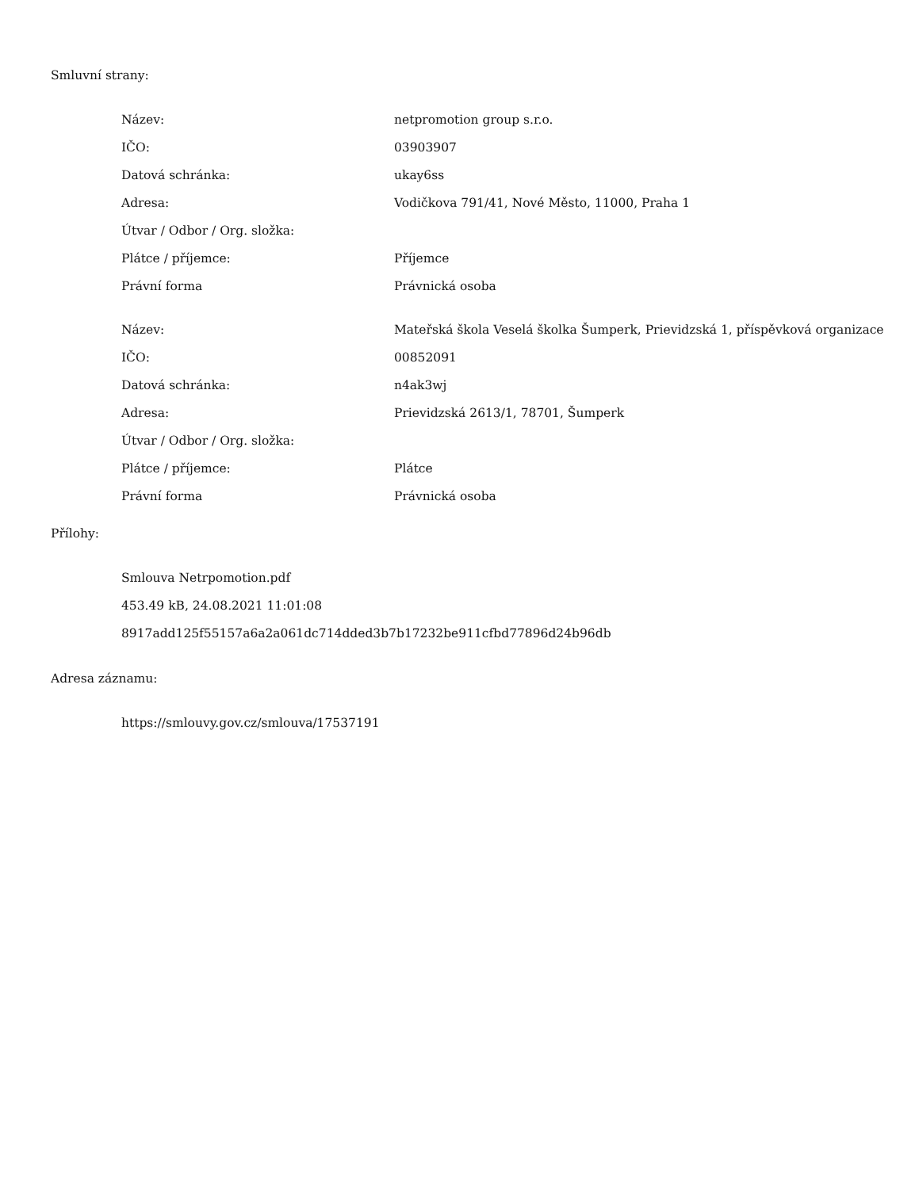Smluvní strany:
| Název: | netpromotion group s.r.o. |
| IČO: | 03903907 |
| Datová schránka: | ukay6ss |
| Adresa: | Vodičkova 791/41, Nové Město, 11000, Praha 1 |
| Útvar / Odbor / Org. složka: | |
| Plátce / příjemce: | Příjemce |
| Právní forma | Právnická osoba |
| Název: | Mateřská škola Veselá školka Šumperk, Prievidzská 1, příspěvková organizace |
| IČO: | 00852091 |
| Datová schránka: | n4ak3wj |
| Adresa: | Prievidzská 2613/1, 78701, Šumperk |
| Útvar / Odbor / Org. složka: | |
| Plátce / příjemce: | Plátce |
| Právní forma | Právnická osoba |
Přílohy:
Smlouva Netrpomotion.pdf
453.49 kB, 24.08.2021 11:01:08
8917add125f55157a6a2a061dc714dded3b7b17232be911cfbd77896d24b96db
Adresa záznamu:
https://smlouvy.gov.cz/smlouva/17537191